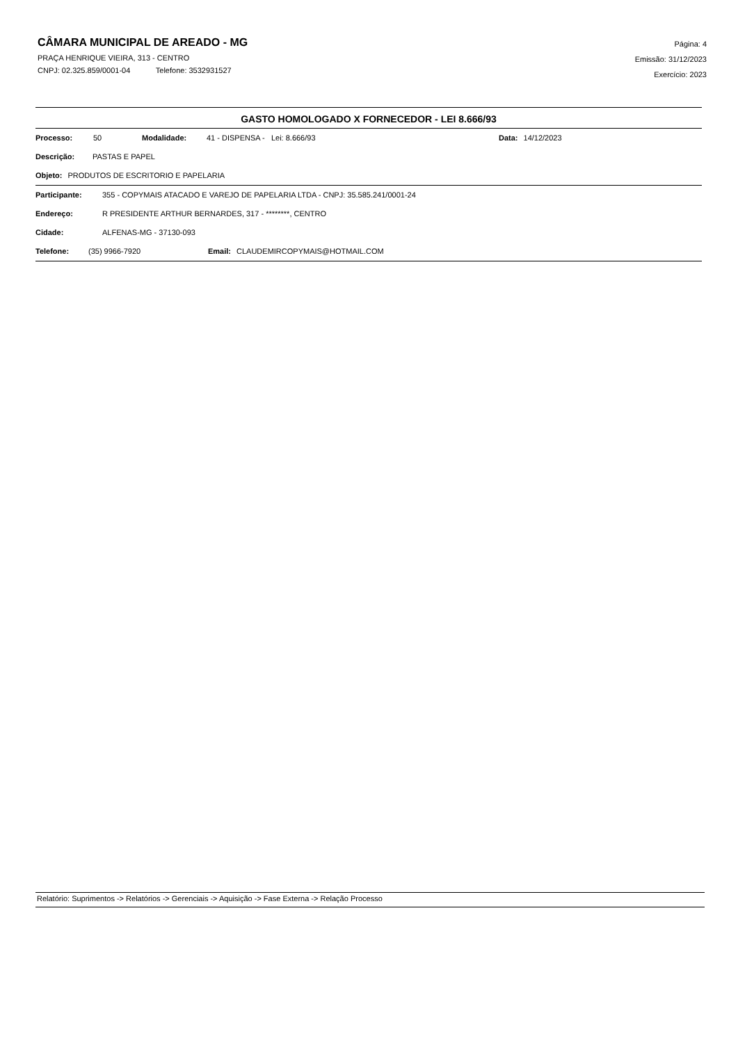CÂMARA MUNICIPAL DE AREADO - MG
PRAÇA HENRIQUE VIEIRA, 313 - CENTRO
CNPJ: 02.325.859/0001-04 Telefone: 3532931527
Página: 4
Emissão: 31/12/2023
Exercício: 2023
GASTO HOMOLOGADO X FORNECEDOR - LEI 8.666/93
Processo: 50 Modalidade: 41 - DISPENSA - Lei: 8.666/93 Data: 14/12/2023
Descrição: PASTAS E PAPEL
Objeto: PRODUTOS DE ESCRITORIO E PAPELARIA
Participante: 355 - COPYMAIS ATACADO E VAREJO DE PAPELARIA LTDA - CNPJ: 35.585.241/0001-24
Endereço: R PRESIDENTE ARTHUR BERNARDES, 317 - ********, CENTRO
Cidade: ALFENAS-MG - 37130-093
Telefone: (35) 9966-7920 Email: CLAUDEMIRCOPYMAIS@HOTMAIL.COM
Relatório: Suprimentos -> Relatórios -> Gerenciais -> Aquisição -> Fase Externa -> Relação Processo